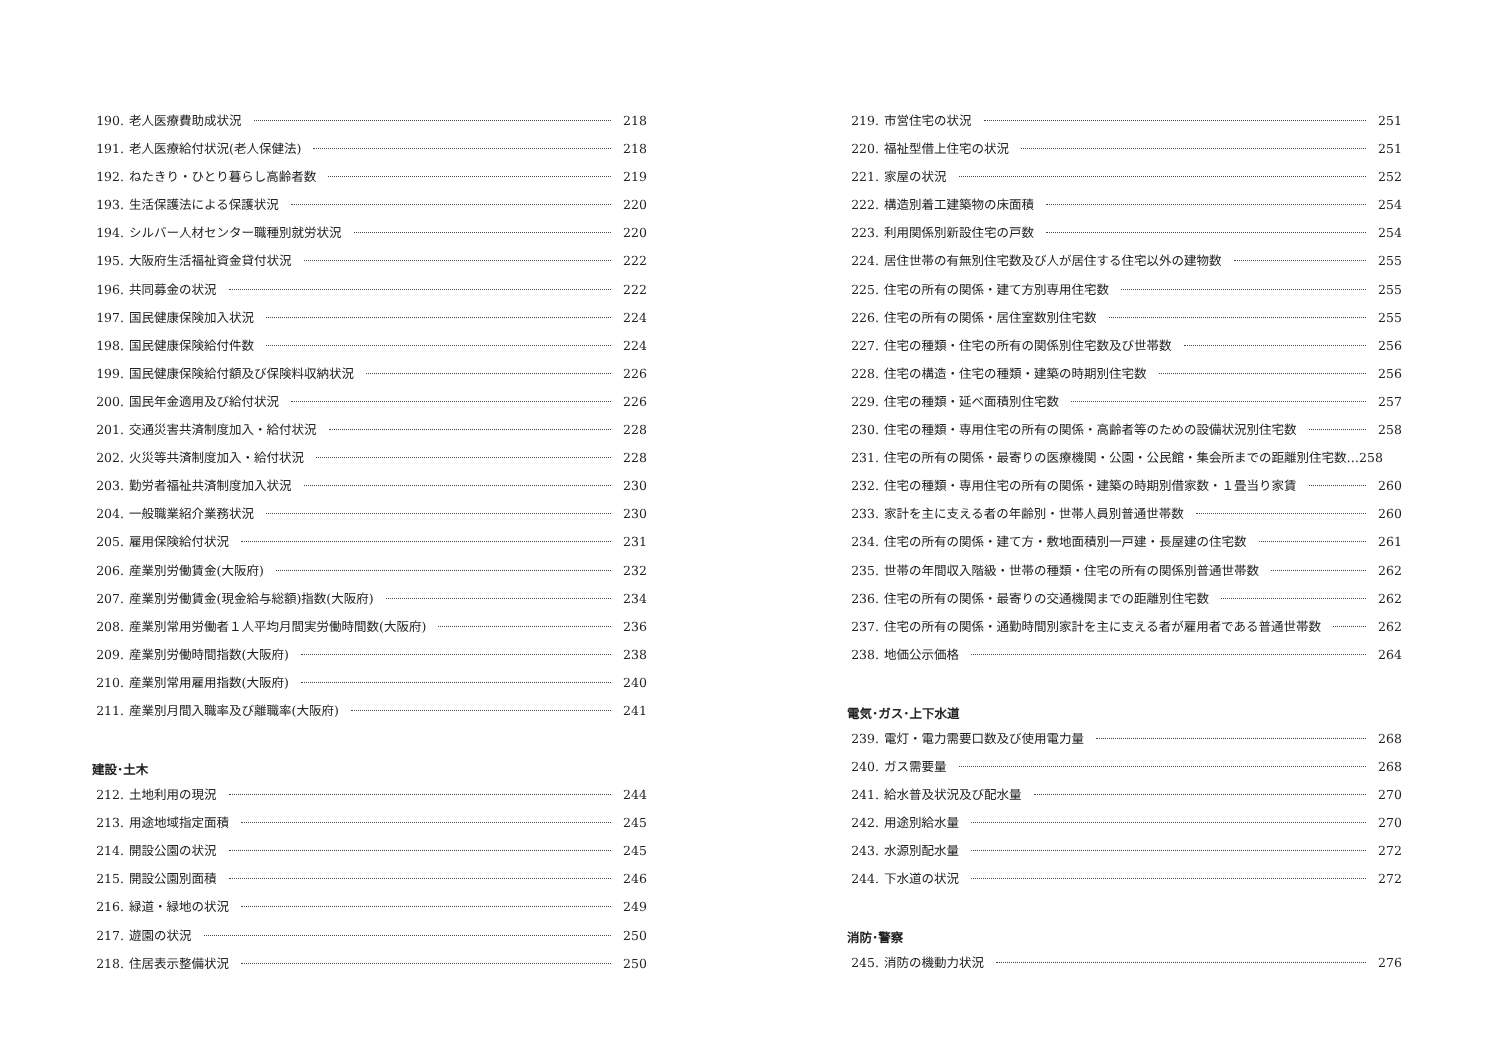190. 老人医療費助成状況 218
191. 老人医療給付状況(老人保健法) 218
192. ねたきり・ひとり暮らし高齢者数 219
193. 生活保護法による保護状況 220
194. シルバー人材センター職種別就労状況 220
195. 大阪府生活福祉資金貸付状況 222
196. 共同募金の状況 222
197. 国民健康保険加入状況 224
198. 国民健康保険給付件数 224
199. 国民健康保険給付額及び保険料収納状況 226
200. 国民年金適用及び給付状況 226
201. 交通災害共済制度加入・給付状況 228
202. 火災等共済制度加入・給付状況 228
203. 勤労者福祉共済制度加入状況 230
204. 一般職業紹介業務状況 230
205. 雇用保険給付状況 231
206. 産業別労働賃金(大阪府) 232
207. 産業別労働賃金(現金給与総額)指数(大阪府) 234
208. 産業別常用労働者１人平均月間実労働時間数(大阪府) 236
209. 産業別労働時間指数(大阪府) 238
210. 産業別常用雇用指数(大阪府) 240
211. 産業別月間入職率及び離職率(大阪府) 241
建設･土木
212. 土地利用の現況 244
213. 用途地域指定面積 245
214. 開設公園の状況 245
215. 開設公園別面積 246
216. 緑道・緑地の状況 249
217. 遊園の状況 250
218. 住居表示整備状況 250
219. 市営住宅の状況 251
220. 福祉型借上住宅の状況 251
221. 家屋の状況 252
222. 構造別着工建築物の床面積 254
223. 利用関係別新設住宅の戸数 254
224. 居住世帯の有無別住宅数及び人が居住する住宅以外の建物数 255
225. 住宅の所有の関係・建て方別専用住宅数 255
226. 住宅の所有の関係・居住室数別住宅数 255
227. 住宅の種類・住宅の所有の関係別住宅数及び世帯数 256
228. 住宅の構造・住宅の種類・建築の時期別住宅数 256
229. 住宅の種類・延べ面積別住宅数 257
230. 住宅の種類・専用住宅の所有の関係・高齢者等のための設備状況別住宅数 258
231. 住宅の所有の関係・最寄りの医療機関・公園・公民館・集会所までの距離別住宅数… 258
232. 住宅の種類・専用住宅の所有の関係・建築の時期別借家数・１畳当り家賃 260
233. 家計を主に支える者の年齢別・世帯人員別普通世帯数 260
234. 住宅の所有の関係・建て方・敷地面積別一戸建・長屋建の住宅数 261
235. 世帯の年間収入階級・世帯の種類・住宅の所有の関係別普通世帯数 262
236. 住宅の所有の関係・最寄りの交通機関までの距離別住宅数 262
237. 住宅の所有の関係・通勤時間別家計を主に支える者が雇用者である普通世帯数 262
238. 地価公示価格 264
電気･ガス･上下水道
239. 電灯・電力需要口数及び使用電力量 268
240. ガス需要量 268
241. 給水普及状況及び配水量 270
242. 用途別給水量 270
243. 水源別配水量 272
244. 下水道の状況 272
消防･警察
245. 消防の機動力状況 276